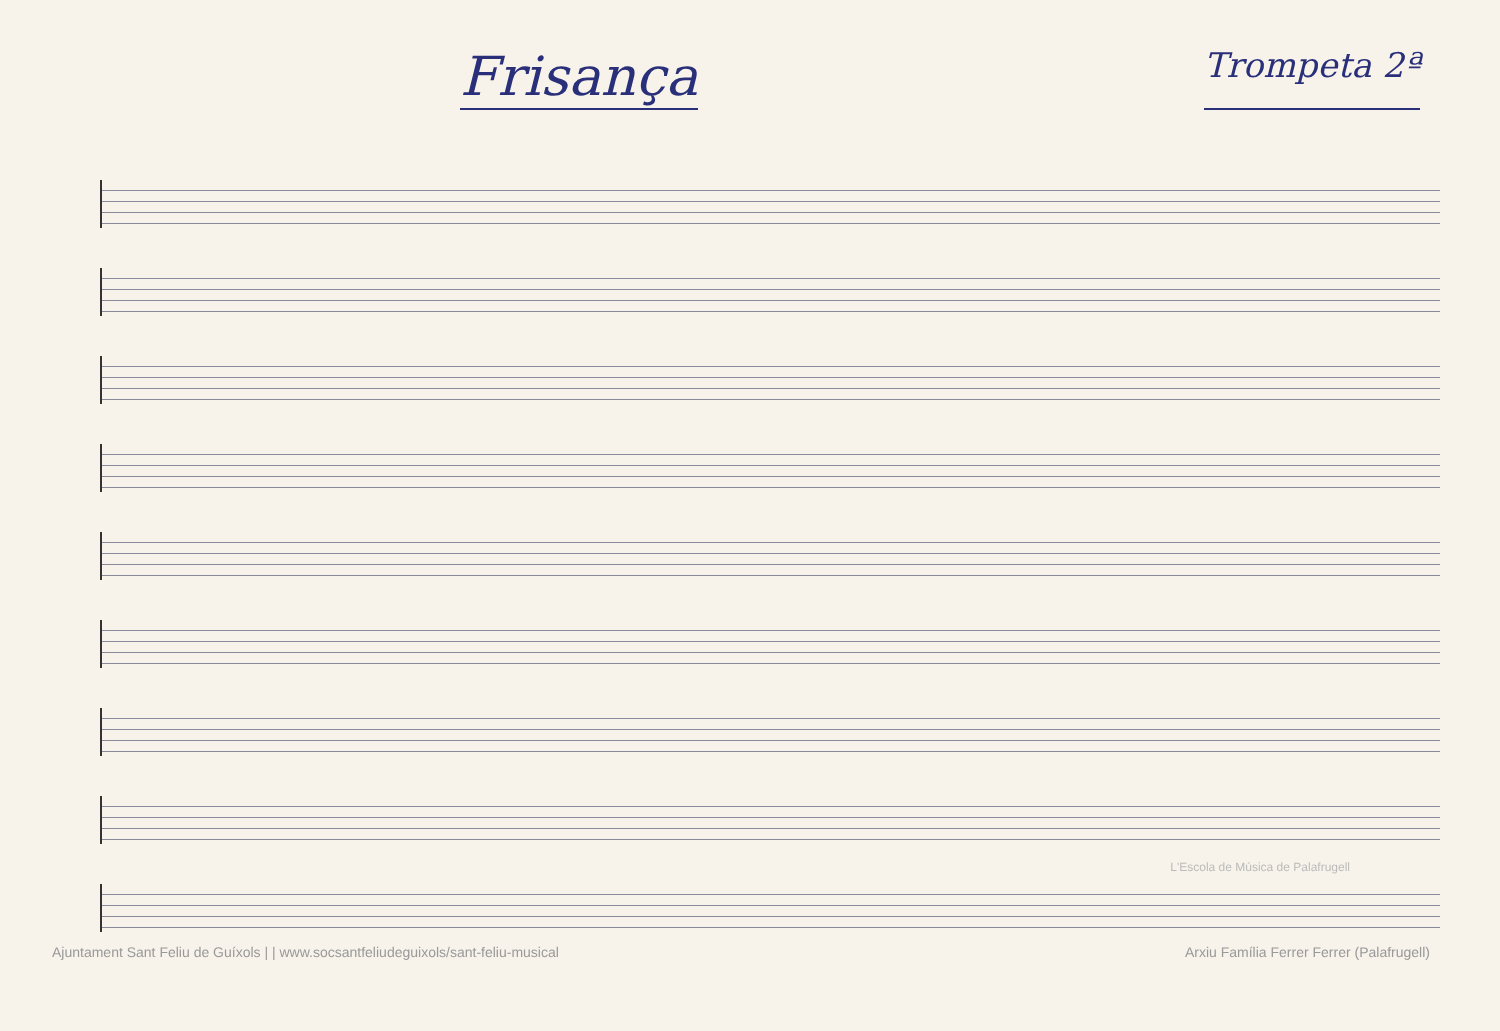Frisança
Trompeta 2ª
L'Escola de Música de Palafrugell
Ajuntament Sant Feliu de Guíxols | | www.socsantfeliudeguixols/sant-feliu-musical Arxiu Família Ferrer Ferrer (Palafrugell)